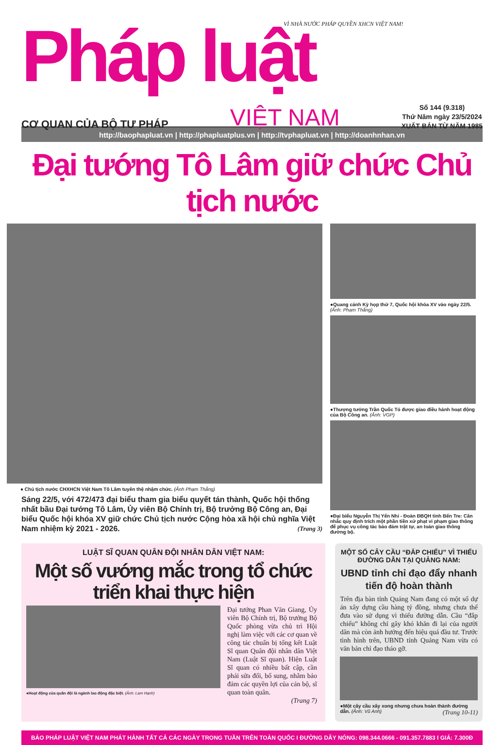VÌ NHÀ NƯỚC PHÁP QUYỀN XHCN VIỆT NAM!
Pháp luật
CƠ QUAN CỦA BỘ TƯ PHÁP VIỆT NAM
Số 144 (9.318)
Thứ Năm ngày 23/5/2024
XUẤT BẢN TỪ NĂM 1985
http://baophapluat.vn | http://phapluatplus.vn | http://tvphapluat.vn | http://doanhnhan.vn
Đại tướng Tô Lâm giữ chức Chủ tịch nước
● Chủ tịch nước CHXHCN Việt Nam Tô Lâm tuyên thệ nhậm chức. (Ảnh Phạm Thắng)
Sáng 22/5, với 472/473 đại biểu tham gia biểu quyết tán thành, Quốc hội thống nhất bầu Đại tướng Tô Lâm, Ủy viên Bộ Chính trị, Bộ trưởng Bộ Công an, Đại biểu Quốc hội khóa XV giữ chức Chủ tịch nước Cộng hòa xã hội chủ nghĩa Việt Nam nhiệm kỳ 2021 - 2026. (Trang 3)
●Quang cảnh Kỳ họp thứ 7, Quốc hội khóa XV vào ngày 22/5. (Ảnh: Phạm Thắng)
●Thượng tướng Trần Quốc Tỏ được giao điều hành hoạt động của Bộ Công an. (Ảnh: VGP)
●Đại biểu Nguyễn Thị Yến Nhi - Đoàn ĐBQH tỉnh Bến Tre: Cân nhắc quy định trích một phần tiền xử phạt vi phạm giao thông để phục vụ công tác bảo đảm trật tự, an toàn giao thông đường bộ.
LUẬT SĨ QUAN QUÂN ĐỘI NHÂN DÂN VIỆT NAM:
Một số vướng mắc trong tổ chức triển khai thực hiện
●Hoạt động của quân đội là ngành lao động đặc biệt. (Ảnh: Lam Hạnh)
Đại tướng Phan Văn Giang, Ủy viên Bộ Chính trị, Bộ trưởng Bộ Quốc phòng vừa chủ trì Hội nghị làm việc với các cơ quan về công tác chuẩn bị tổng kết Luật Sĩ quan Quân đội nhân dân Việt Nam (Luật Sĩ quan). Hiện Luật Sĩ quan có nhiều bất cập, cần phải sửa đổi, bổ sung, nhằm bảo đảm các quyền lợi của cán bộ, sĩ quan toàn quân.
(Trang 7)
MỘT SỐ CÂY CẦU “ĐẮP CHIẾU” VÌ THIẾU ĐƯỜNG DẪN TẠI QUẢNG NAM:
UBND tỉnh chỉ đạo đẩy nhanh tiến độ hoàn thành
Trên địa bàn tỉnh Quảng Nam đang có một số dự án xây dựng cầu hàng tỷ đồng, nhưng chưa thể đưa vào sử dụng vì thiếu đường dẫn. Cầu “đắp chiếu” không chỉ gây khó khăn đi lại của người dân mà còn ảnh hưởng đến hiệu quả đầu tư. Trước tình hình trên, UBND tỉnh Quảng Nam vừa có văn bản chỉ đạo tháo gỡ.
●Một cây cầu xây xong nhưng chưa hoàn thành đường dẫn. (Ảnh: Vũ Anh) (Trang 10-11)
BÁO PHÁP LUẬT VIỆT NAM PHÁT HÀNH TẤT CẢ CÁC NGÀY TRONG TUẦN TRÊN TOÀN QUỐC I ĐƯỜNG DÂY NÓNG: 098.344.0666 - 091.357.7883 I GIÁ: 7.300Đ